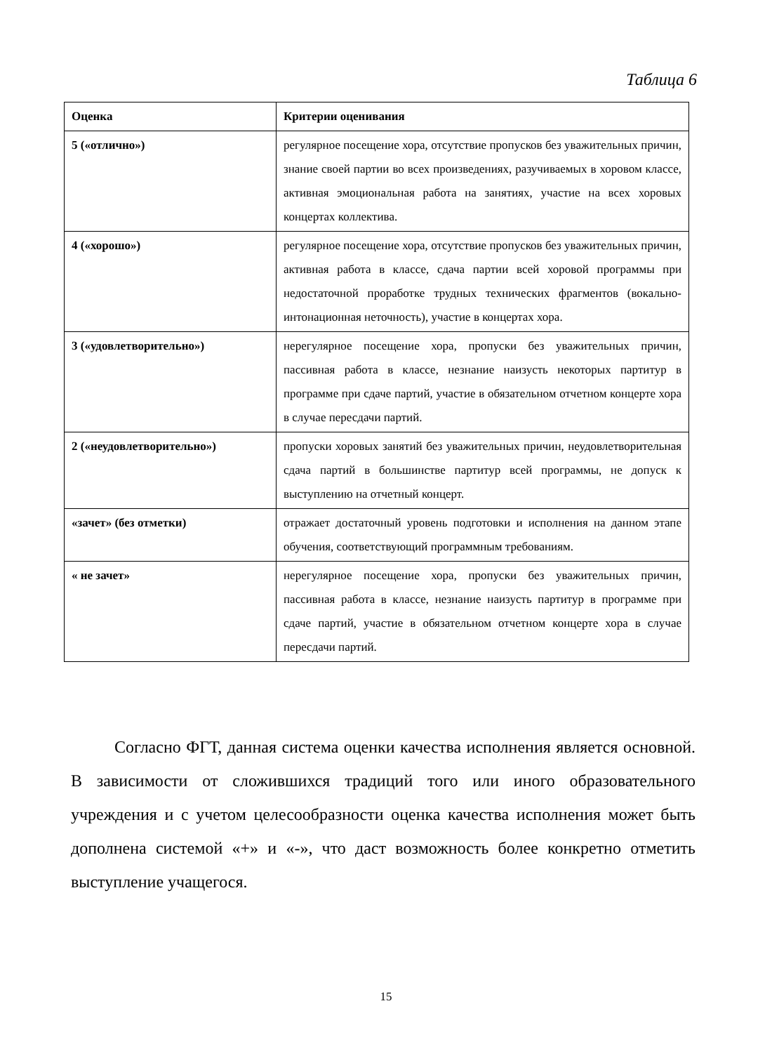Таблица 6
| Оценка | Критерии оценивания |
| --- | --- |
| 5 («отлично») | регулярное посещение хора, отсутствие пропусков без уважительных причин, знание своей партии во всех произведениях, разучиваемых в хоровом классе, активная эмоциональная работа на занятиях, участие на всех хоровых концертах коллектива. |
| 4 («хорошо») | регулярное посещение хора, отсутствие пропусков без уважительных причин, активная работа в классе, сдача партии всей хоровой программы при недостаточной проработке трудных технических фрагментов (вокально-интонационная неточность), участие в концертах хора. |
| 3 («удовлетворительно») | нерегулярное посещение хора, пропуски без уважительных причин, пассивная работа в классе, незнание наизусть некоторых партитур в программе при сдаче партий, участие в обязательном отчетном концерте хора в случае пересдачи партий. |
| 2 («неудовлетворительно») | пропуски хоровых занятий без уважительных причин, неудовлетворительная сдача партий в большинстве партитур всей программы, не допуск к выступлению на отчетный концерт. |
| «зачет» (без отметки) | отражает достаточный уровень подготовки и исполнения на данном этапе обучения, соответствующий программным требованиям. |
| « не зачет» | нерегулярное посещение хора, пропуски без уважительных причин, пассивная работа в классе, незнание наизусть партитур в программе при сдаче партий, участие в обязательном отчетном концерте хора в случае пересдачи партий. |
Согласно ФГТ, данная система оценки качества исполнения является основной. В зависимости от сложившихся традиций того или иного образовательного учреждения и с учетом целесообразности оценка качества исполнения может быть дополнена системой «+» и «-», что даст возможность более конкретно отметить выступление учащегося.
15